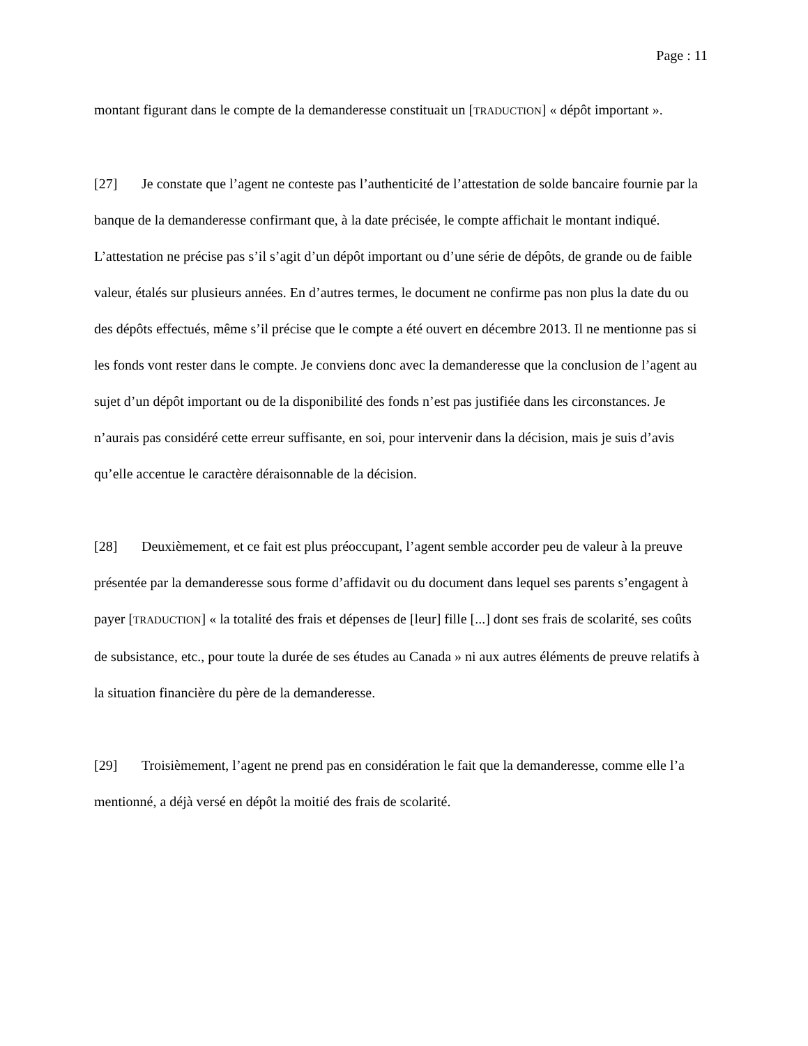Page : 11
montant figurant dans le compte de la demanderesse constituait un [TRADUCTION] « dépôt important ».
[27] Je constate que l’agent ne conteste pas l’authenticité de l’attestation de solde bancaire fournie par la banque de la demanderesse confirmant que, à la date précisée, le compte affichait le montant indiqué. L’attestation ne précise pas s’il s’agit d’un dépôt important ou d’une série de dépôts, de grande ou de faible valeur, étalés sur plusieurs années. En d’autres termes, le document ne confirme pas non plus la date du ou des dépôts effectués, même s’il précise que le compte a été ouvert en décembre 2013. Il ne mentionne pas si les fonds vont rester dans le compte. Je conviens donc avec la demanderesse que la conclusion de l’agent au sujet d’un dépôt important ou de la disponibilité des fonds n’est pas justifiée dans les circonstances. Je n’aurais pas considéré cette erreur suffisante, en soi, pour intervenir dans la décision, mais je suis d’avis qu’elle accentue le caractère déraisonnable de la décision.
[28] Deuxièmement, et ce fait est plus préoccupant, l’agent semble accorder peu de valeur à la preuve présentée par la demanderesse sous forme d’affidavit ou du document dans lequel ses parents s’engagent à payer [TRADUCTION] « la totalité des frais et dépenses de [leur] fille [...] dont ses frais de scolarité, ses coûts de subsistance, etc., pour toute la durée de ses études au Canada » ni aux autres éléments de preuve relatifs à la situation financière du père de la demanderesse.
[29] Troisièmement, l’agent ne prend pas en considération le fait que la demanderesse, comme elle l’a mentionné, a déjà versé en dépôt la moitié des frais de scolarité.